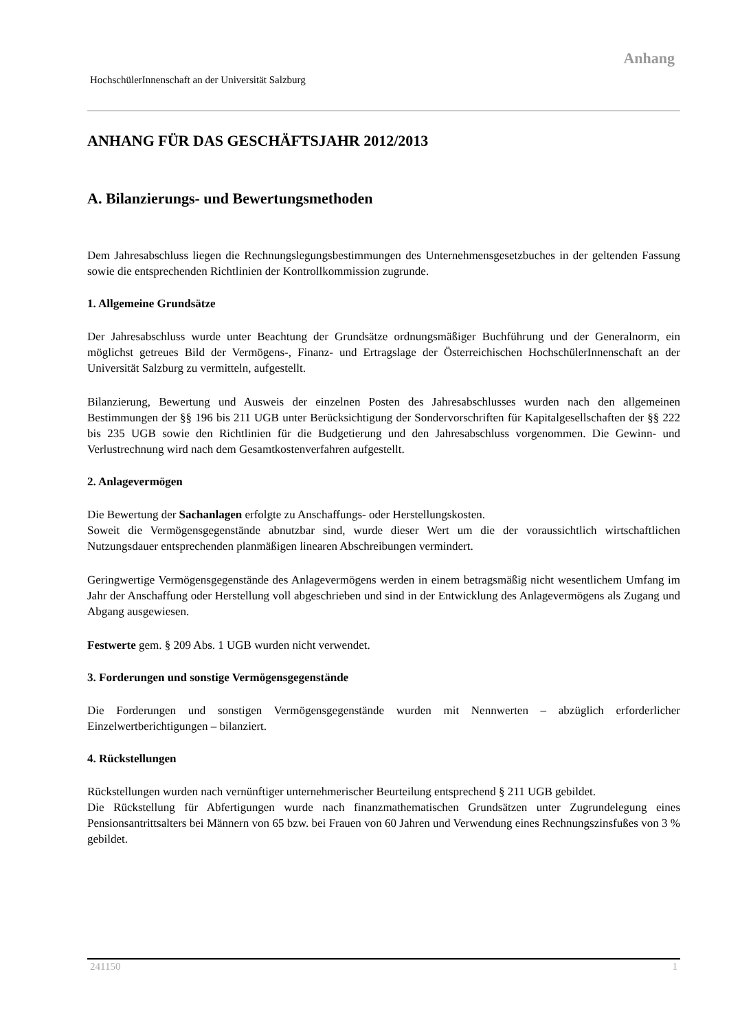Anhang
HochschülerInnenschaft an der Universität Salzburg
ANHANG FÜR DAS GESCHÄFTSJAHR 2012/2013
A. Bilanzierungs- und Bewertungsmethoden
Dem Jahresabschluss liegen die Rechnungslegungsbestimmungen des Unternehmensgesetzbuches in der geltenden Fassung sowie die entsprechenden Richtlinien der Kontrollkommission zugrunde.
1. Allgemeine Grundsätze
Der Jahresabschluss wurde unter Beachtung der Grundsätze ordnungsmäßiger Buchführung und der Generalnorm, ein möglichst getreues Bild der Vermögens-, Finanz- und Ertragslage der Österreichischen HochschülerInnenschaft an der Universität Salzburg zu vermitteln, aufgestellt.
Bilanzierung, Bewertung und Ausweis der einzelnen Posten des Jahresabschlusses wurden nach den allgemeinen Bestimmungen der §§ 196 bis 211 UGB unter Berücksichtigung der Sondervorschriften für Kapitalgesellschaften der §§ 222 bis 235 UGB sowie den Richtlinien für die Budgetierung und den Jahresabschluss vorgenommen. Die Gewinn- und Verlustrechnung wird nach dem Gesamtkostenverfahren aufgestellt.
2. Anlagevermögen
Die Bewertung der Sachanlagen erfolgte zu Anschaffungs- oder Herstellungskosten.
Soweit die Vermögensgegenstände abnutzbar sind, wurde dieser Wert um die der voraussichtlich wirtschaftlichen Nutzungsdauer entsprechenden planmäßigen linearen Abschreibungen vermindert.
Geringwertige Vermögensgegenstände des Anlagevermögens werden in einem betragsmäßig nicht wesentlichem Umfang im Jahr der Anschaffung oder Herstellung voll abgeschrieben und sind in der Entwicklung des Anlagevermögens als Zugang und Abgang ausgewiesen.
Festwerte gem. § 209 Abs. 1 UGB wurden nicht verwendet.
3. Forderungen und sonstige Vermögensgegenstände
Die Forderungen und sonstigen Vermögensgegenstände wurden mit Nennwerten – abzüglich erforderlicher Einzelwertberichtigungen – bilanziert.
4. Rückstellungen
Rückstellungen wurden nach vernünftiger unternehmerischer Beurteilung entsprechend § 211 UGB gebildet.
Die Rückstellung für Abfertigungen wurde nach finanzmathematischen Grundsätzen unter Zugrundelegung eines Pensionsantrittsalters bei Männern von 65 bzw. bei Frauen von 60 Jahren und Verwendung eines Rechnungszinsfußes von 3 % gebildet.
241150 1